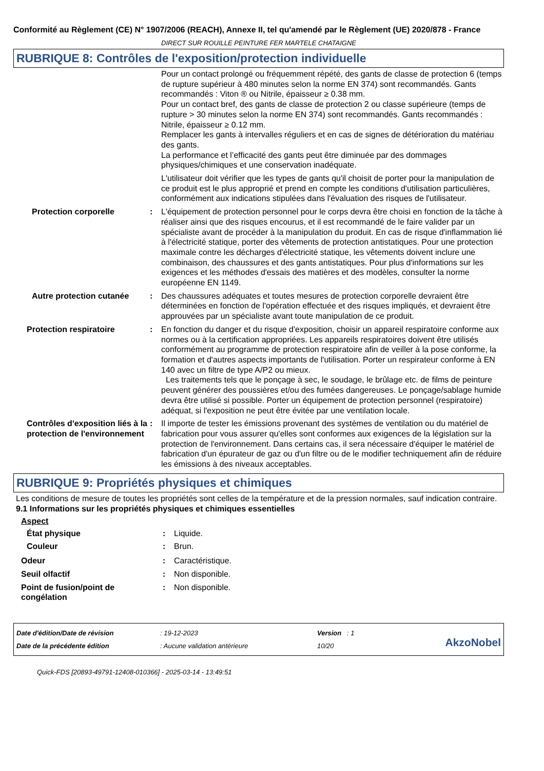Conformité au Règlement (CE) N° 1907/2006 (REACH), Annexe II, tel qu'amendé par le Règlement (UE) 2020/878 - France
DIRECT SUR ROUILLE PEINTURE FER MARTELE CHATAIGNE
RUBRIQUE 8: Contrôles de l'exposition/protection individuelle
Pour un contact prolongé ou fréquemment répété, des gants de classe de protection 6 (temps de rupture supérieur à 480 minutes selon la norme EN 374) sont recommandés. Gants recommandés : Viton ® ou Nitrile, épaisseur ≥ 0.38 mm.
Pour un contact bref, des gants de classe de protection 2 ou classe supérieure (temps de rupture > 30 minutes selon la norme EN 374) sont recommandés. Gants recommandés : Nitrile, épaisseur ≥ 0.12 mm.
Remplacer les gants à intervalles réguliers et en cas de signes de détérioration du matériau des gants.
La performance et l’efficacité des gants peut être diminuée par des dommages physiques/chimiques et une conservation inadéquate.
L'utilisateur doit vérifier que les types de gants qu'il choisit de porter pour la manipulation de ce produit est le plus approprié et prend en compte les conditions d'utilisation particulières, conformément aux indications stipulées dans l'évaluation des risques de l'utilisateur.
Protection corporelle : L'équipement de protection personnel pour le corps devra être choisi en fonction de la tâche à réaliser ainsi que des risques encourus, et il est recommandé de le faire valider par un spécialiste avant de procéder à la manipulation du produit. En cas de risque d'inflammation lié à l'électricité statique, porter des vêtements de protection antistatiques. Pour une protection maximale contre les décharges d'électricité statique, les vêtements doivent inclure une combinaison, des chaussures et des gants antistatiques. Pour plus d'informations sur les exigences et les méthodes d'essais des matières et des modèles, consulter la norme européenne EN 1149.
Autre protection cutanée
: Des chaussures adéquates et toutes mesures de protection corporelle devraient être déterminées en fonction de l'opération effectuée et des risques impliqués, et devraient être approuvées par un spécialiste avant toute manipulation de ce produit.
Protection respiratoire : En fonction du danger et du risque d'exposition, choisir un appareil respiratoire conforme aux normes ou à la certification appropriées. Les appareils respiratoires doivent être utilisés conformément au programme de protection respiratoire afin de veiller à la pose conforme, la formation et d'autres aspects importants de l'utilisation. Porter un respirateur conforme à EN 140 avec un filtre de type A/P2 ou mieux.
Les traitements tels que le ponçage à sec, le soudage, le brûlage etc. de films de peinture peuvent générer des poussières et/ou des fumées dangereuses. Le ponçage/sablage humide devra être utilisé si possible. Porter un équipement de protection personnel (respiratoire) adéquat, si l'exposition ne peut être évitée par une ventilation locale.
Contrôles d'exposition liés à la protection de l'environnement
: Il importe de tester les émissions provenant des systèmes de ventilation ou du matériel de fabrication pour vous assurer qu'elles sont conformes aux exigences de la législation sur la protection de l'environnement. Dans certains cas, il sera nécessaire d'équiper le matériel de fabrication d'un épurateur de gaz ou d'un filtre ou de le modifier techniquement afin de réduire les émissions à des niveaux acceptables.
RUBRIQUE 9: Propriétés physiques et chimiques
Les conditions de mesure de toutes les propriétés sont celles de la température et de la pression normales, sauf indication contraire.
9.1 Informations sur les propriétés physiques et chimiques essentielles
Aspect
État physique : Liquide.
Couleur : Brun.
Odeur : Caractéristique.
Seuil olfactif : Non disponible.
Point de fusion/point de congélation
: Non disponible.
Date d'édition/Date de révision
Date de la précédente édition
: 19-12-2023
: Aucune validation antérieure
Version : 1
10/20
AkzoNobel
Quick-FDS [20893-49791-12408-010366] - 2025-03-14 - 13:49:51